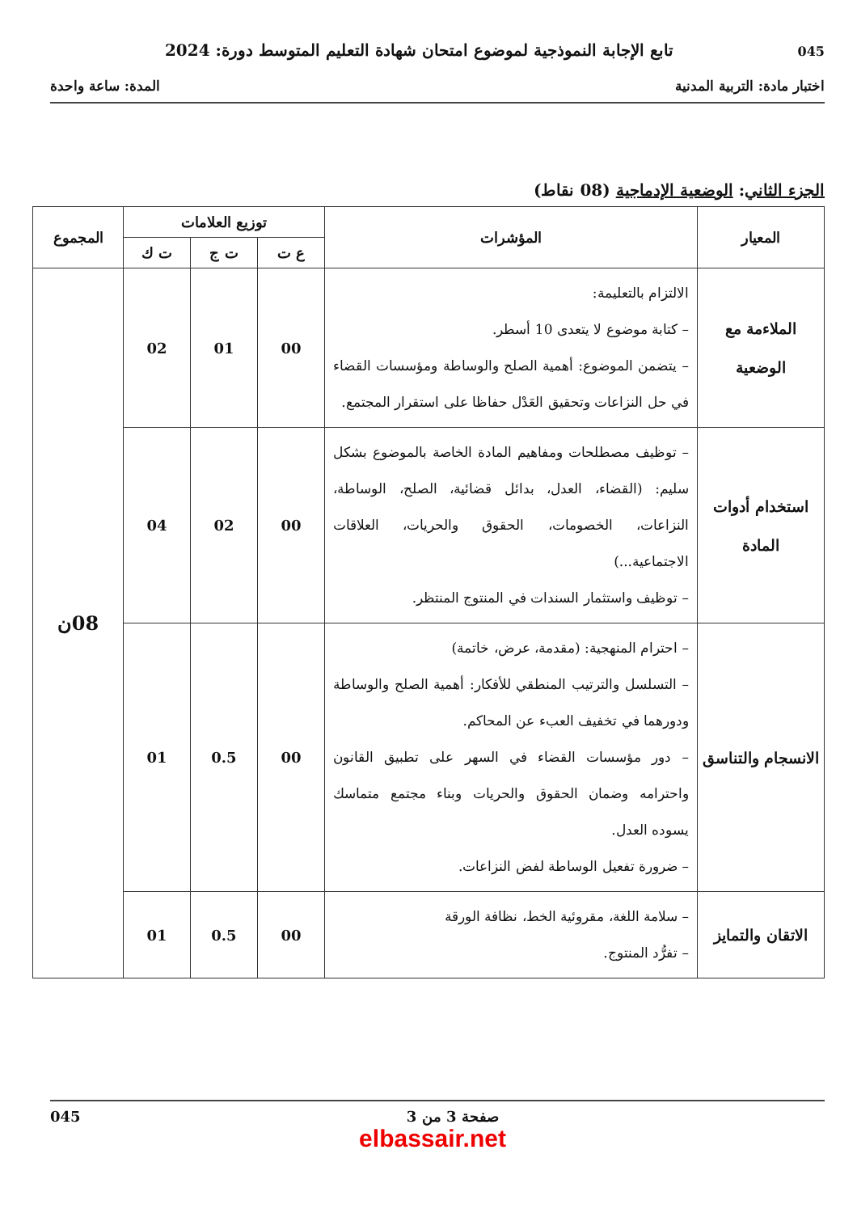045 تابع الإجابة النموذجية لموضوع امتحان شهادة التعليم المتوسط دورة: 2024
اختبار مادة: التربية المدنية المدة: ساعة واحدة
الجزء الثاني: الوضعية الإدماجية (08 نقاط)
| المعيار | المؤشرات | توزيع العلامات | | | المجموع |
| --- | --- | --- | --- | --- | --- |
| | | ع ت | ت ج | ت ك | |
| الملاءمة مع الوضعية | الالتزام بالتعليمة: – كتابة موضوع لا يتعدى 10 أسطر. – يتضمن الموضوع: أهمية الصلح والوساطة ومؤسسات القضاء في حل النزاعات وتحقيق العَدْل حفاظا على استقرار المجتمع. | 00 | 01 | 02 | 08ن |
| استخدام أدوات المادة | – توظيف مصطلحات ومفاهيم المادة الخاصة بالموضوع بشكل سليم: (القضاء، العدل، بدائل قضائية، الصلح، الوساطة، النزاعات، الخصومات، الحقوق والحريات، العلاقات الاجتماعية...) – توظيف واستثمار السندات في المنتوج المنتظر. | 00 | 02 | 04 | |
| الانسجام والتناسق | – احترام المنهجية: (مقدمة، عرض، خاتمة) – التسلسل والترتيب المنطقي للأفكار: أهمية الصلح والوساطة ودورهما في تخفيف العبء عن المحاكم. – دور مؤسسات القضاء في السهر على تطبيق القانون واحترامه وضمان الحقوق والحريات وبناء مجتمع متماسك يسوده العدل. – ضرورة تفعيل الوساطة لفض النزاعات. | 00 | 0.5 | 01 | |
| الاتقان والتمايز | – سلامة اللغة، مقروئية الخط، نظافة الورقة – تفرُّد المنتوج. | 00 | 0.5 | 01 | |
صفحة 3 من 3 045
elbassair.net